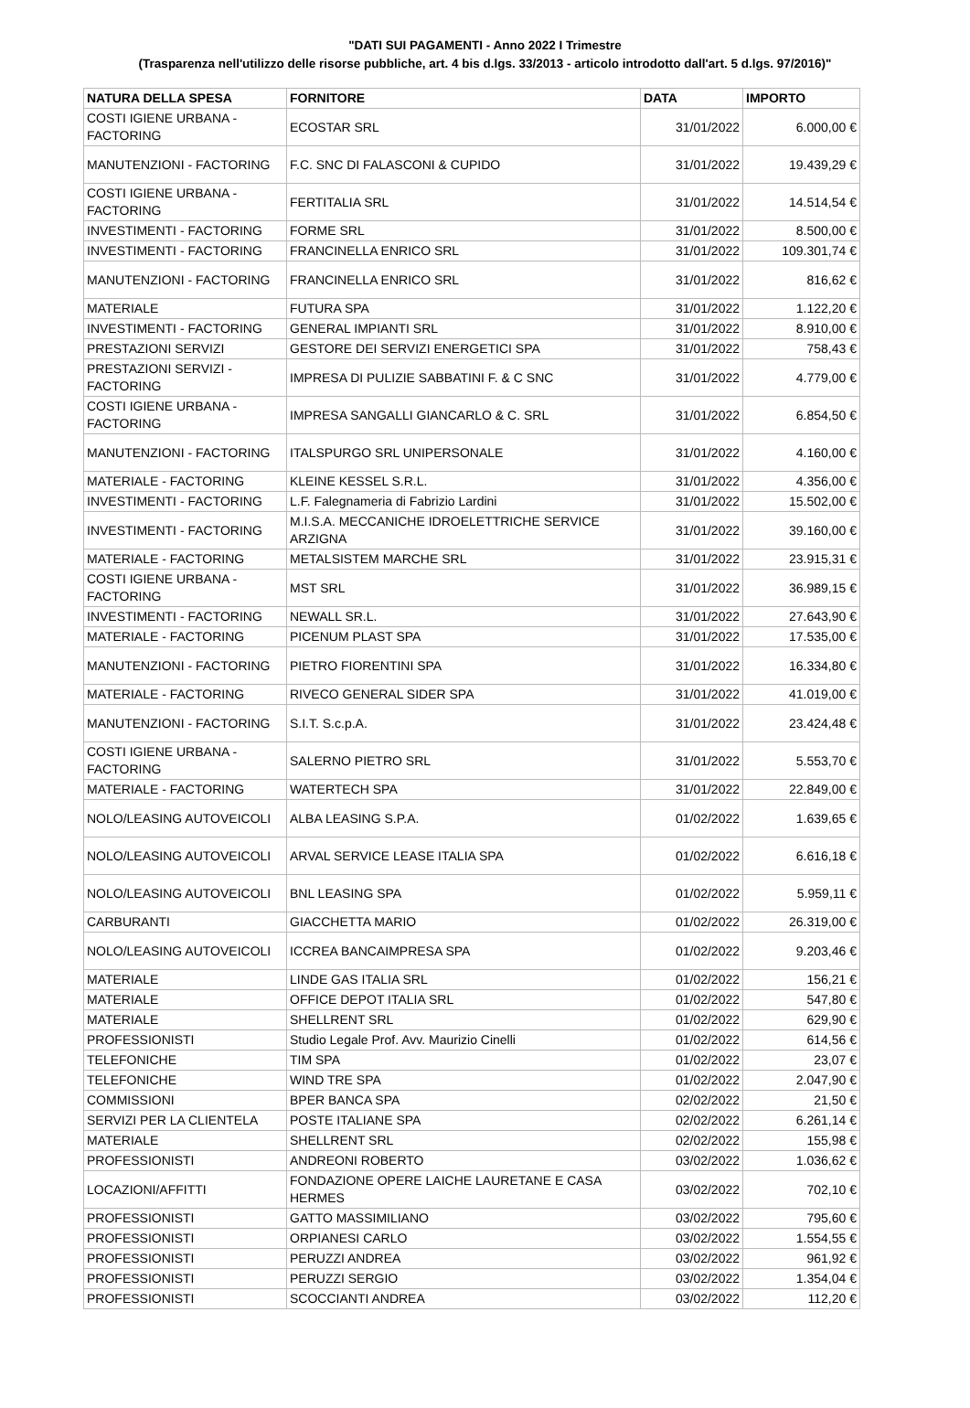"DATI SUI PAGAMENTI - Anno 2022 I Trimestre
(Trasparenza nell'utilizzo delle risorse pubbliche, art. 4 bis d.lgs. 33/2013 - articolo introdotto dall'art. 5 d.lgs. 97/2016)"
| NATURA DELLA SPESA | FORNITORE | DATA | IMPORTO |
| --- | --- | --- | --- |
| COSTI IGIENE URBANA - FACTORING | ECOSTAR SRL | 31/01/2022 | 6.000,00 € |
| MANUTENZIONI - FACTORING | F.C. SNC DI FALASCONI & CUPIDO | 31/01/2022 | 19.439,29 € |
| COSTI IGIENE URBANA - FACTORING | FERTITALIA SRL | 31/01/2022 | 14.514,54 € |
| INVESTIMENTI - FACTORING | FORME SRL | 31/01/2022 | 8.500,00 € |
| INVESTIMENTI - FACTORING | FRANCINELLA ENRICO SRL | 31/01/2022 | 109.301,74 € |
| MANUTENZIONI - FACTORING | FRANCINELLA ENRICO SRL | 31/01/2022 | 816,62 € |
| MATERIALE | FUTURA SPA | 31/01/2022 | 1.122,20 € |
| INVESTIMENTI - FACTORING | GENERAL IMPIANTI SRL | 31/01/2022 | 8.910,00 € |
| PRESTAZIONI SERVIZI | GESTORE DEI SERVIZI ENERGETICI SPA | 31/01/2022 | 758,43 € |
| PRESTAZIONI SERVIZI - FACTORING | IMPRESA DI PULIZIE SABBATINI F. & C SNC | 31/01/2022 | 4.779,00 € |
| COSTI IGIENE URBANA - FACTORING | IMPRESA SANGALLI GIANCARLO & C. SRL | 31/01/2022 | 6.854,50 € |
| MANUTENZIONI - FACTORING | ITALSPURGO SRL UNIPERSONALE | 31/01/2022 | 4.160,00 € |
| MATERIALE - FACTORING | KLEINE KESSEL S.R.L. | 31/01/2022 | 4.356,00 € |
| INVESTIMENTI - FACTORING | L.F. Falegnameria di Fabrizio Lardini | 31/01/2022 | 15.502,00 € |
| INVESTIMENTI - FACTORING | M.I.S.A. MECCANICHE IDROELETTRICHE SERVICE ARZIGNA | 31/01/2022 | 39.160,00 € |
| MATERIALE - FACTORING | METALSISTEM MARCHE SRL | 31/01/2022 | 23.915,31 € |
| COSTI IGIENE URBANA - FACTORING | MST SRL | 31/01/2022 | 36.989,15 € |
| INVESTIMENTI - FACTORING | NEWALL SR.L. | 31/01/2022 | 27.643,90 € |
| MATERIALE - FACTORING | PICENUM PLAST SPA | 31/01/2022 | 17.535,00 € |
| MANUTENZIONI - FACTORING | PIETRO FIORENTINI SPA | 31/01/2022 | 16.334,80 € |
| MATERIALE - FACTORING | RIVECO GENERAL SIDER SPA | 31/01/2022 | 41.019,00 € |
| MANUTENZIONI - FACTORING | S.I.T. S.c.p.A. | 31/01/2022 | 23.424,48 € |
| COSTI IGIENE URBANA - FACTORING | SALERNO PIETRO SRL | 31/01/2022 | 5.553,70 € |
| MATERIALE - FACTORING | WATERTECH SPA | 31/01/2022 | 22.849,00 € |
| NOLO/LEASING AUTOVEICOLI | ALBA LEASING S.P.A. | 01/02/2022 | 1.639,65 € |
| NOLO/LEASING AUTOVEICOLI | ARVAL SERVICE LEASE ITALIA SPA | 01/02/2022 | 6.616,18 € |
| NOLO/LEASING AUTOVEICOLI | BNL LEASING SPA | 01/02/2022 | 5.959,11 € |
| CARBURANTI | GIACCHETTA MARIO | 01/02/2022 | 26.319,00 € |
| NOLO/LEASING AUTOVEICOLI | ICCREA BANCAIMPRESA SPA | 01/02/2022 | 9.203,46 € |
| MATERIALE | LINDE GAS ITALIA SRL | 01/02/2022 | 156,21 € |
| MATERIALE | OFFICE DEPOT ITALIA SRL | 01/02/2022 | 547,80 € |
| MATERIALE | SHELLRENT SRL | 01/02/2022 | 629,90 € |
| PROFESSIONISTI | Studio Legale Prof. Avv. Maurizio Cinelli | 01/02/2022 | 614,56 € |
| TELEFONICHE | TIM SPA | 01/02/2022 | 23,07 € |
| TELEFONICHE | WIND TRE SPA | 01/02/2022 | 2.047,90 € |
| COMMISSIONI | BPER BANCA SPA | 02/02/2022 | 21,50 € |
| SERVIZI PER LA CLIENTELA | POSTE ITALIANE SPA | 02/02/2022 | 6.261,14 € |
| MATERIALE | SHELLRENT SRL | 02/02/2022 | 155,98 € |
| PROFESSIONISTI | ANDREONI ROBERTO | 03/02/2022 | 1.036,62 € |
| LOCAZIONI/AFFITTI | FONDAZIONE OPERE LAICHE LAURETANE E CASA HERMES | 03/02/2022 | 702,10 € |
| PROFESSIONISTI | GATTO MASSIMILIANO | 03/02/2022 | 795,60 € |
| PROFESSIONISTI | ORPIANESI CARLO | 03/02/2022 | 1.554,55 € |
| PROFESSIONISTI | PERUZZI ANDREA | 03/02/2022 | 961,92 € |
| PROFESSIONISTI | PERUZZI SERGIO | 03/02/2022 | 1.354,04 € |
| PROFESSIONISTI | SCOCCIANTI ANDREA | 03/02/2022 | 112,20 € |